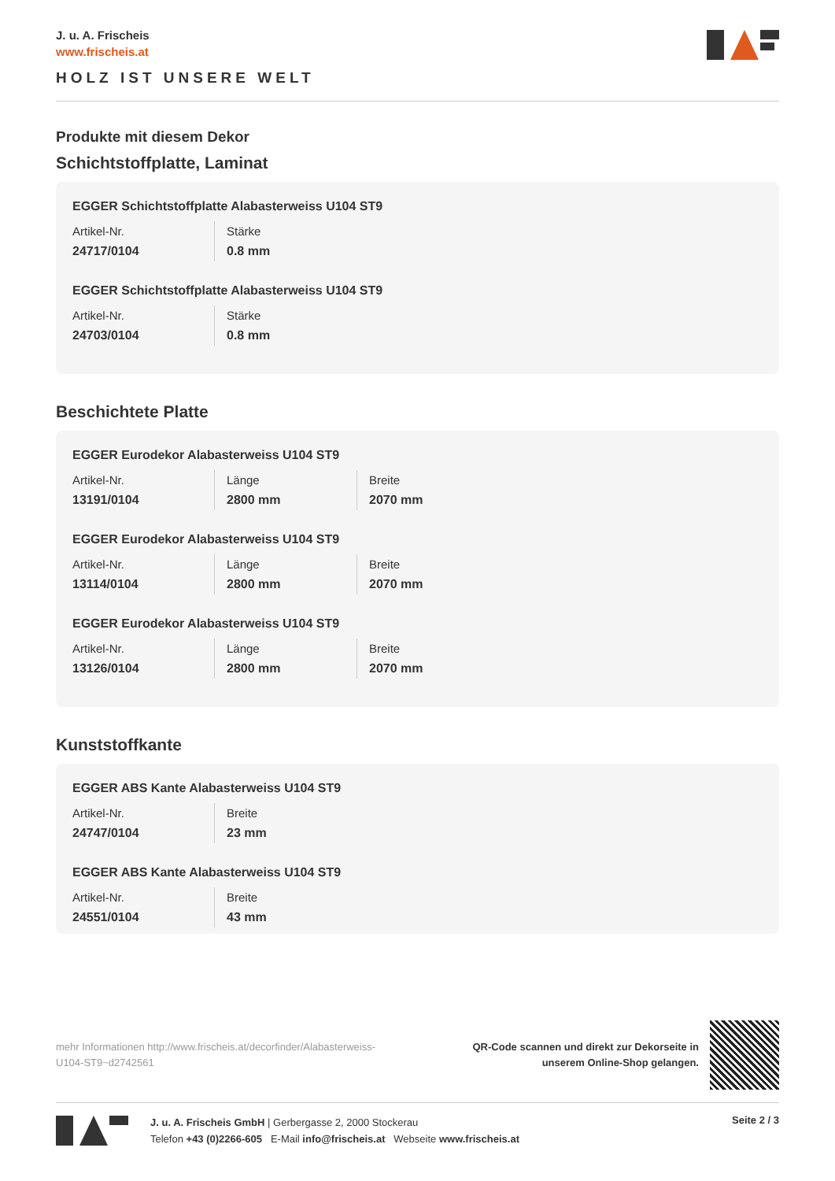J. u. A. Frischeis
www.frischeis.at
HOLZ IST UNSERE WELT
Produkte mit diesem Dekor
Schichtstoffplatte, Laminat
EGGER Schichtstoffplatte Alabasterweiss U104 ST9
| Artikel-Nr. | Stärke |
| 24717/0104 | 0.8 mm |
EGGER Schichtstoffplatte Alabasterweiss U104 ST9
| Artikel-Nr. | Stärke |
| 24703/0104 | 0.8 mm |
Beschichtete Platte
EGGER Eurodekor Alabasterweiss U104 ST9
| Artikel-Nr. | Länge | Breite |
| 13191/0104 | 2800 mm | 2070 mm |
EGGER Eurodekor Alabasterweiss U104 ST9
| Artikel-Nr. | Länge | Breite |
| 13114/0104 | 2800 mm | 2070 mm |
EGGER Eurodekor Alabasterweiss U104 ST9
| Artikel-Nr. | Länge | Breite |
| 13126/0104 | 2800 mm | 2070 mm |
Kunststoffkante
EGGER ABS Kante Alabasterweiss U104 ST9
| Artikel-Nr. | Breite |
| 24747/0104 | 23 mm |
EGGER ABS Kante Alabasterweiss U104 ST9
| Artikel-Nr. | Breite |
| 24551/0104 | 43 mm |
mehr Informationen http://www.frischeis.at/decorfinder/Alabasterweiss-U104-ST9~d2742561
QR-Code scannen und direkt zur Dekorseite in
unserem Online-Shop gelangen.
J. u. A. Frischeis GmbH | Gerbergasse 2, 2000 Stockerau
Telefon +43 (0)2266-605 E-Mail info@frischeis.at Webseite www.frischeis.at
Seite 2 / 3